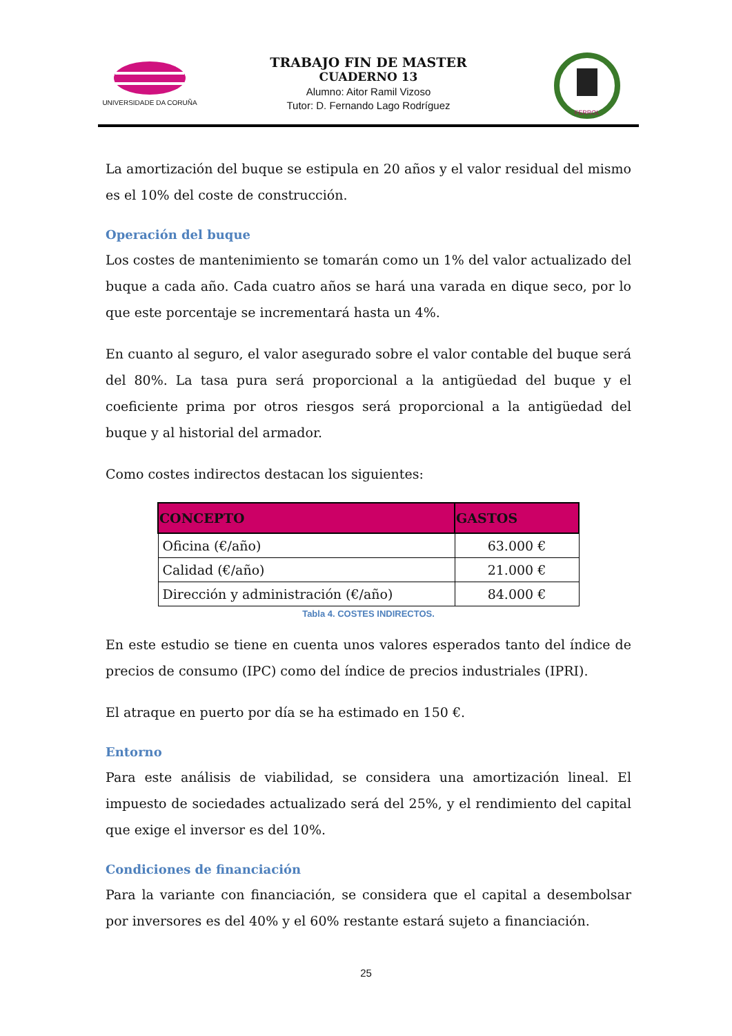UNIVERSIDADE DA CORUÑA
TRABAJO FIN DE MASTER
CUADERNO 13
Alumno: Aitor Ramil Vizoso
Tutor: D. Fernando Lago Rodríguez
FERROL
La amortización del buque se estipula en 20 años y el valor residual del mismo es el 10% del coste de construcción.
Operación del buque
Los costes de mantenimiento se tomarán como un 1% del valor actualizado del buque a cada año. Cada cuatro años se hará una varada en dique seco, por lo que este porcentaje se incrementará hasta un 4%.
En cuanto al seguro, el valor asegurado sobre el valor contable del buque será del 80%. La tasa pura será proporcional a la antigüedad del buque y el coeficiente prima por otros riesgos será proporcional a la antigüedad del buque y al historial del armador.
Como costes indirectos destacan los siguientes:
| CONCEPTO | GASTOS |
| --- | --- |
| Oficina (€/año) | 63.000 € |
| Calidad (€/año) | 21.000 € |
| Dirección y administración (€/año) | 84.000 € |
Tabla 4. COSTES INDIRECTOS.
En este estudio se tiene en cuenta unos valores esperados tanto del índice de precios de consumo (IPC) como del índice de precios industriales (IPRI).
El atraque en puerto por día se ha estimado en 150 €.
Entorno
Para este análisis de viabilidad, se considera una amortización lineal. El impuesto de sociedades actualizado será del 25%, y el rendimiento del capital que exige el inversor es del 10%.
Condiciones de financiación
Para la variante con financiación, se considera que el capital a desembolsar por inversores es del 40% y el 60% restante estará sujeto a financiación.
25